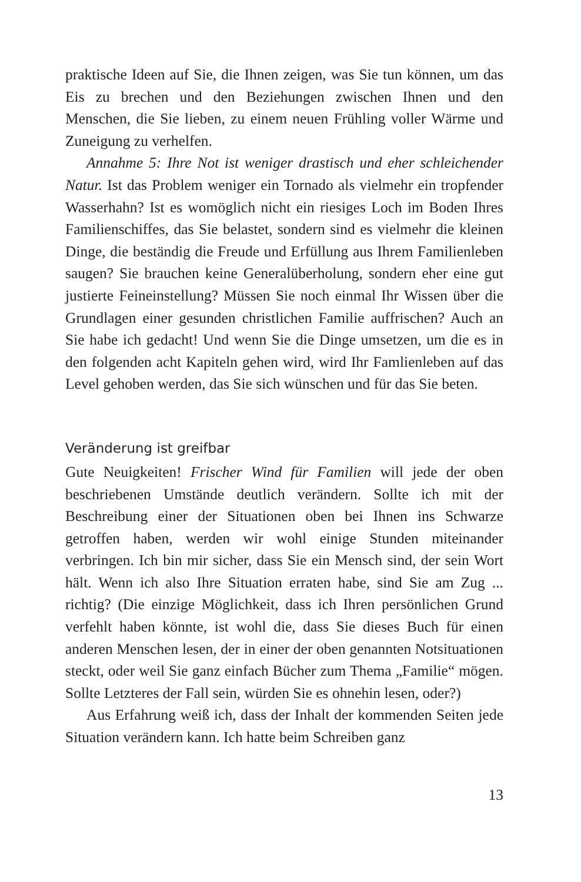praktische Ideen auf Sie, die Ihnen zeigen, was Sie tun können, um das Eis zu brechen und den Beziehungen zwischen Ihnen und den Menschen, die Sie lieben, zu einem neuen Frühling voller Wärme und Zuneigung zu verhelfen.
Annahme 5: Ihre Not ist weniger drastisch und eher schleichender Natur. Ist das Problem weniger ein Tornado als vielmehr ein tropfender Wasserhahn? Ist es womöglich nicht ein riesiges Loch im Boden Ihres Familienschiffes, das Sie belastet, sondern sind es vielmehr die kleinen Dinge, die beständig die Freude und Erfüllung aus Ihrem Familienleben saugen? Sie brauchen keine Generalüberholung, sondern eher eine gut justierte Feineinstellung? Müssen Sie noch einmal Ihr Wissen über die Grundlagen einer gesunden christlichen Familie auffrischen? Auch an Sie habe ich gedacht! Und wenn Sie die Dinge umsetzen, um die es in den folgenden acht Kapiteln gehen wird, wird Ihr Famlienleben auf das Level gehoben werden, das Sie sich wünschen und für das Sie beten.
Veränderung ist greifbar
Gute Neuigkeiten! Frischer Wind für Familien will jede der oben beschriebenen Umstände deutlich verändern. Sollte ich mit der Beschreibung einer der Situationen oben bei Ihnen ins Schwarze getroffen haben, werden wir wohl einige Stunden miteinander verbringen. Ich bin mir sicher, dass Sie ein Mensch sind, der sein Wort hält. Wenn ich also Ihre Situation erraten habe, sind Sie am Zug ... richtig? (Die einzige Möglichkeit, dass ich Ihren persönlichen Grund verfehlt haben könnte, ist wohl die, dass Sie dieses Buch für einen anderen Menschen lesen, der in einer der oben genannten Notsituationen steckt, oder weil Sie ganz einfach Bücher zum Thema „Familie“ mögen. Sollte Letzteres der Fall sein, würden Sie es ohnehin lesen, oder?)
Aus Erfahrung weiß ich, dass der Inhalt der kommenden Seiten jede Situation verändern kann. Ich hatte beim Schreiben ganz
13